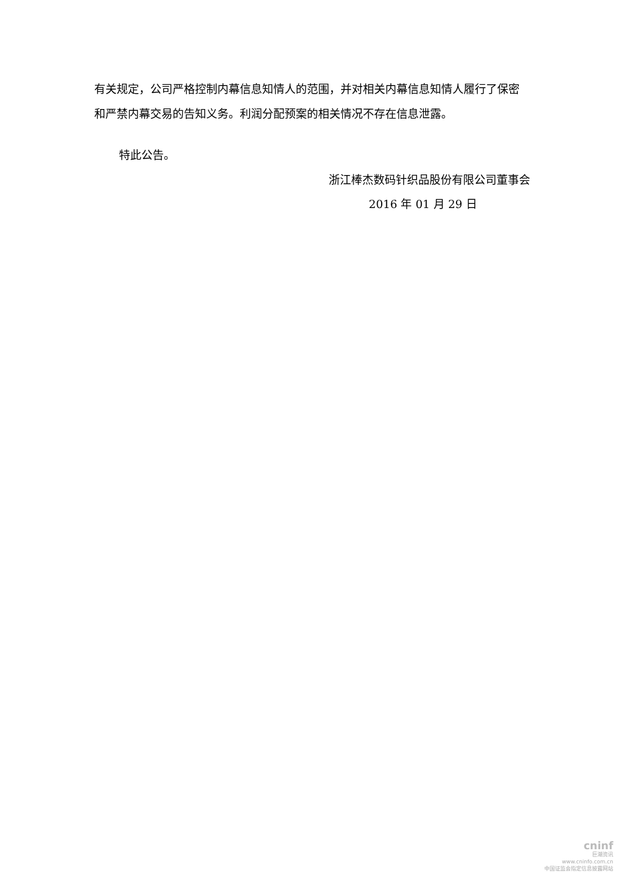有关规定，公司严格控制内幕信息知情人的范围，并对相关内幕信息知情人履行了保密和严禁内幕交易的告知义务。利润分配预案的相关情况不存在信息泄露。
特此公告。
浙江棒杰数码针织品股份有限公司董事会
2016 年 01 月 29 日
cninf
巨潮资讯
www.cninfo.com.cn
中国证监会指定信息披露网站